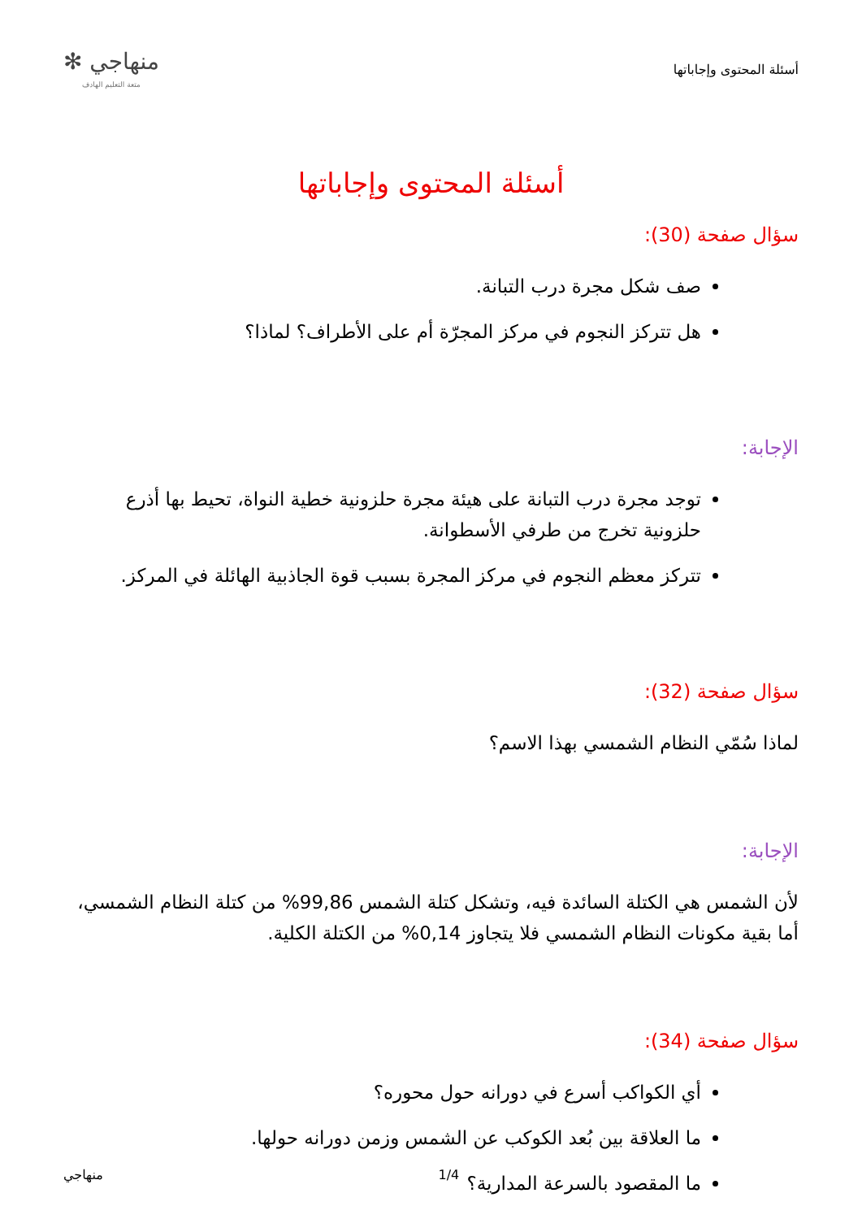أسئلة المحتوى وإجاباتها
منهاجي ✻
متعة التعليم الهادف
أسئلة المحتوى وإجاباتها
سؤال صفحة (30):
صف شكل مجرة درب التبانة.
هل تتركز النجوم في مركز المجرّة أم على الأطراف؟ لماذا؟
الإجابة:
توجد مجرة درب التبانة على هيئة مجرة حلزونية خطية النواة، تحيط بها أذرع حلزونية تخرج من طرفي الأسطوانة.
تتركز معظم النجوم في مركز المجرة بسبب قوة الجاذبية الهائلة في المركز.
سؤال صفحة (32):
لماذا سُمّي النظام الشمسي بهذا الاسم؟
الإجابة:
لأن الشمس هي الكتلة السائدة فيه، وتشكل كتلة الشمس 99,86% من كتلة النظام الشمسي، أما بقية مكونات النظام الشمسي فلا يتجاوز 0,14% من الكتلة الكلية.
سؤال صفحة (34):
أي الكواكب أسرع في دورانه حول محوره؟
ما العلاقة بين بُعد الكوكب عن الشمس وزمن دورانه حولها.
ما المقصود بالسرعة المدارية؟
1/4 منهاجي